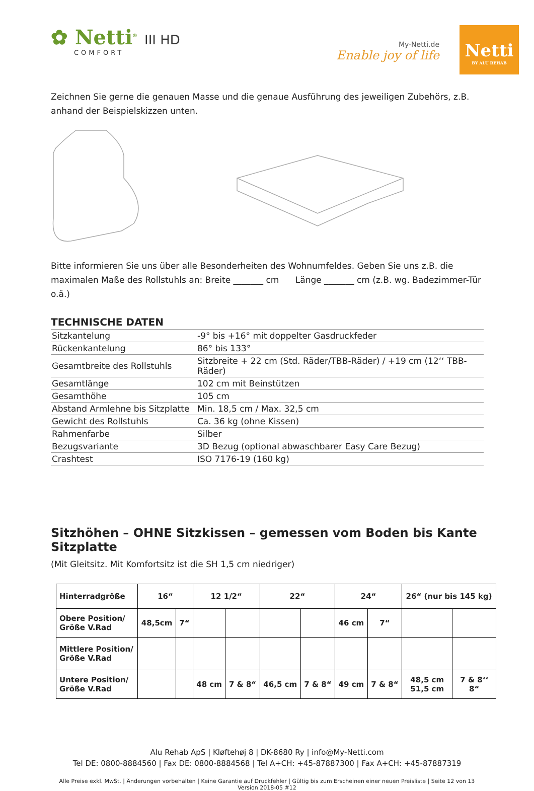✿ Netti<sup>®</sup> III HD
COMFORT
My-Netti.de
Enable joy of life
Netti
BY ALU REHAB
Zeichnen Sie gerne die genauen Masse und die genaue Ausführung des jeweiligen Zubehörs, z.B. anhand der Beispielskizzen unten.
Bitte informieren Sie uns über alle Besonderheiten des Wohnumfeldes. Geben Sie uns z.B. die maximalen Maße des Rollstuhls an: Breite _______ cm Länge _______ cm (z.B. wg. Badezimmer-Tür o.ä.)
TECHNISCHE DATEN
| Sitzkantelung | -9° bis +16° mit doppelter Gasdruckfeder |
| Rückenkantelung | 86° bis 133° |
| Gesamtbreite des Rollstuhls | Sitzbreite + 22 cm (Std. Räder/TBB-Räder) / +19 cm (12‘‘ TBB-Räder) |
| Gesamtlänge | 102 cm mit Beinstützen |
| Gesamthöhe | 105 cm |
| Abstand Armlehne bis Sitzplatte | Min. 18,5 cm / Max. 32,5 cm |
| Gewicht des Rollstuhls | Ca. 36 kg (ohne Kissen) |
| Rahmenfarbe | Silber |
| Bezugsvariante | 3D Bezug (optional abwaschbarer Easy Care Bezug) |
| Crashtest | ISO 7176-19 (160 kg) |
Sitzhöhen – OHNE Sitzkissen – gemessen vom Boden bis Kante Sitzplatte
(Mit Gleitsitz. Mit Komfortsitz ist die SH 1,5 cm niedriger)
| Hinterradgröße | 16“ | | 12 1/2“ | | 22“ | | 24“ | | 26“ (nur bis 145 kg) | |
| --- | --- | --- | --- | --- | --- | --- | --- | --- | --- | --- |
| Obere Position/ Größe V.Rad | 48,5cm | 7“ | | | | | 46 cm | 7“ | | |
| Mittlere Position/ Größe V.Rad | | | | | | | | | | |
| Untere Position/ Größe V.Rad | | | 48 cm | 7 & 8“ | 46,5 cm | 7 & 8“ | 49 cm | 7 & 8“ | 48,5 cm 51,5 cm | 7 & 8‘‘ 8“ |
Alu Rehab ApS | Kløftehøj 8 | DK-8680 Ry | info@My-Netti.com
Tel DE: 0800-8884560 | Fax DE: 0800-8884568 | Tel A+CH: +45-87887300 | Fax A+CH: +45-87887319
Alle Preise exkl. MwSt. | Änderungen vorbehalten | Keine Garantie auf Druckfehler | Gültig bis zum Erscheinen einer neuen Preisliste | Seite 12 von 13
Version 2018-05 #12